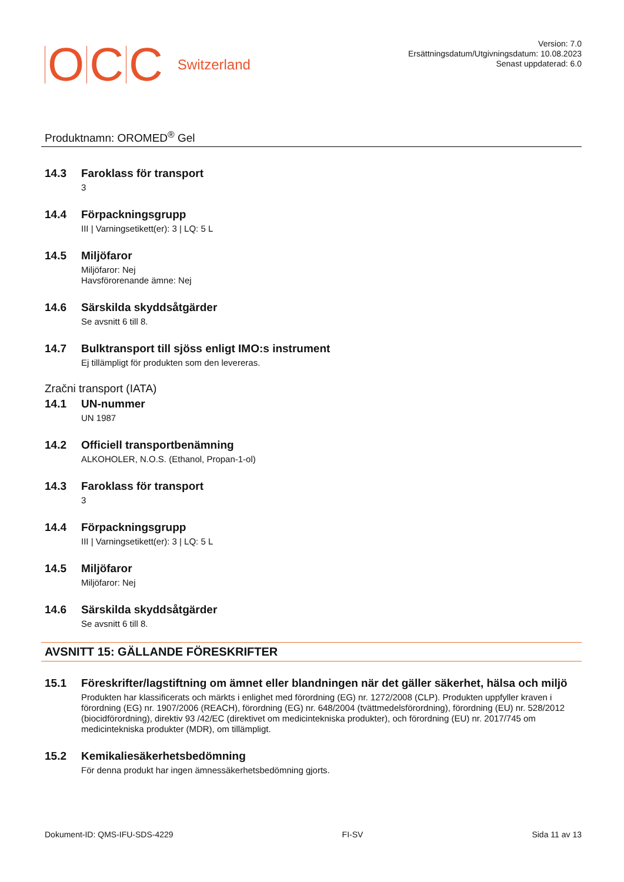OCC Switzerland
Version: 7.0
Ersättningsdatum/Utgivningsdatum: 10.08.2023
Senast uppdaterad: 6.0
Produktnamn: OROMED<sup>®</sup> Gel
14.3 Faroklass för transport
3
14.4 Förpackningsgrupp
III | Varningsetikett(er): 3 | LQ: 5 L
14.5 Miljöfaror
Miljöfaror: Nej
Havsförorenande ämne: Nej
14.6 Särskilda skyddsåtgärder
Se avsnitt 6 till 8.
14.7 Bulktransport till sjöss enligt IMO:s instrument
Ej tillämpligt för produkten som den levereras.
Zračni transport (IATA)
14.1 UN-nummer
UN 1987
14.2 Officiell transportbenämning
ALKOHOLER, N.O.S. (Ethanol, Propan-1-ol)
14.3 Faroklass för transport
3
14.4 Förpackningsgrupp
III | Varningsetikett(er): 3 | LQ: 5 L
14.5 Miljöfaror
Miljöfaror: Nej
14.6 Särskilda skyddsåtgärder
Se avsnitt 6 till 8.
AVSNITT 15: GÄLLANDE FÖRESKRIFTER
15.1 Föreskrifter/lagstiftning om ämnet eller blandningen när det gäller säkerhet, hälsa och miljö
Produkten har klassificerats och märkts i enlighet med förordning (EG) nr. 1272/2008 (CLP). Produkten uppfyller kraven i förordning (EG) nr. 1907/2006 (REACH), förordning (EG) nr. 648/2004 (tvättmedelsförordning), förordning (EU) nr. 528/2012 (biocidförordning), direktiv 93 /42/EC (direktivet om medicintekniska produkter), och förordning (EU) nr. 2017/745 om medicintekniska produkter (MDR), om tillämpligt.
15.2 Kemikaliesäkerhetsbedömning
För denna produkt har ingen ämnessäkerhetsbedömning gjorts.
Dokument-ID: QMS-IFU-SDS-4229 FI-SV Sida 11 av 13